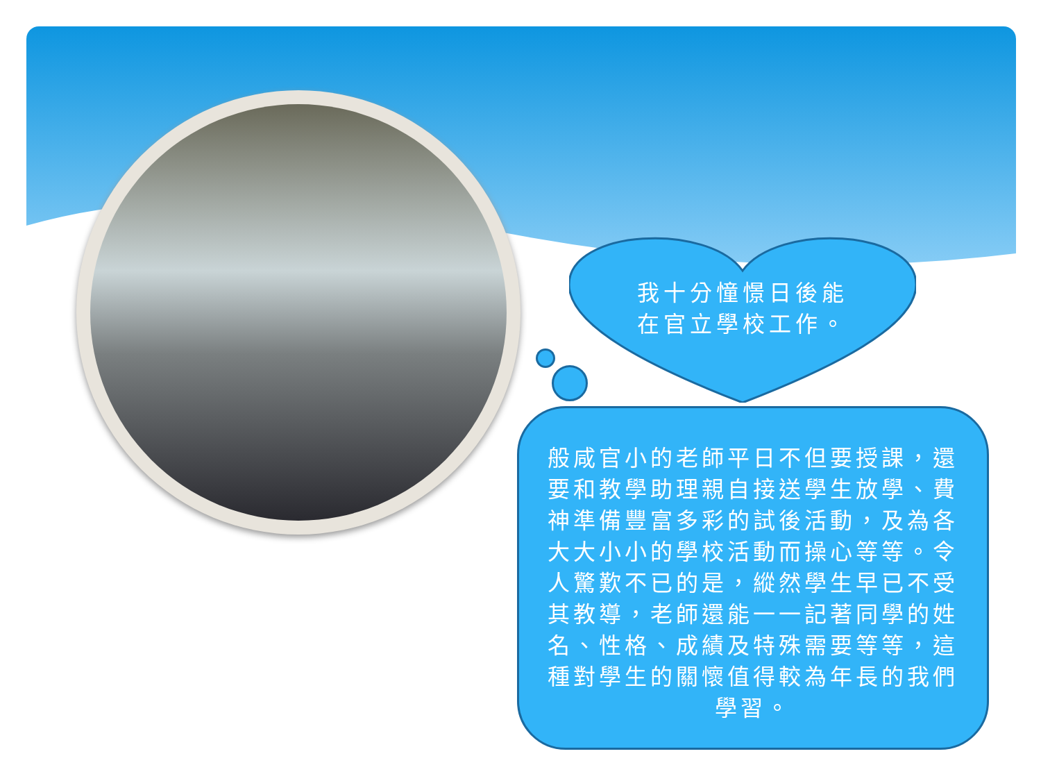我十分憧憬日後能
在官立學校工作。
般咸官小的老師平日不但要授課，還要和教學助理親自接送學生放學、費神準備豐富多彩的試後活動，及為各大大小小的學校活動而操心等等。令人驚歎不已的是，縱然學生早已不受其教導，老師還能一一記著同學的姓名、性格、成績及特殊需要等等，這種對學生的關懷值得較為年長的我們學習。